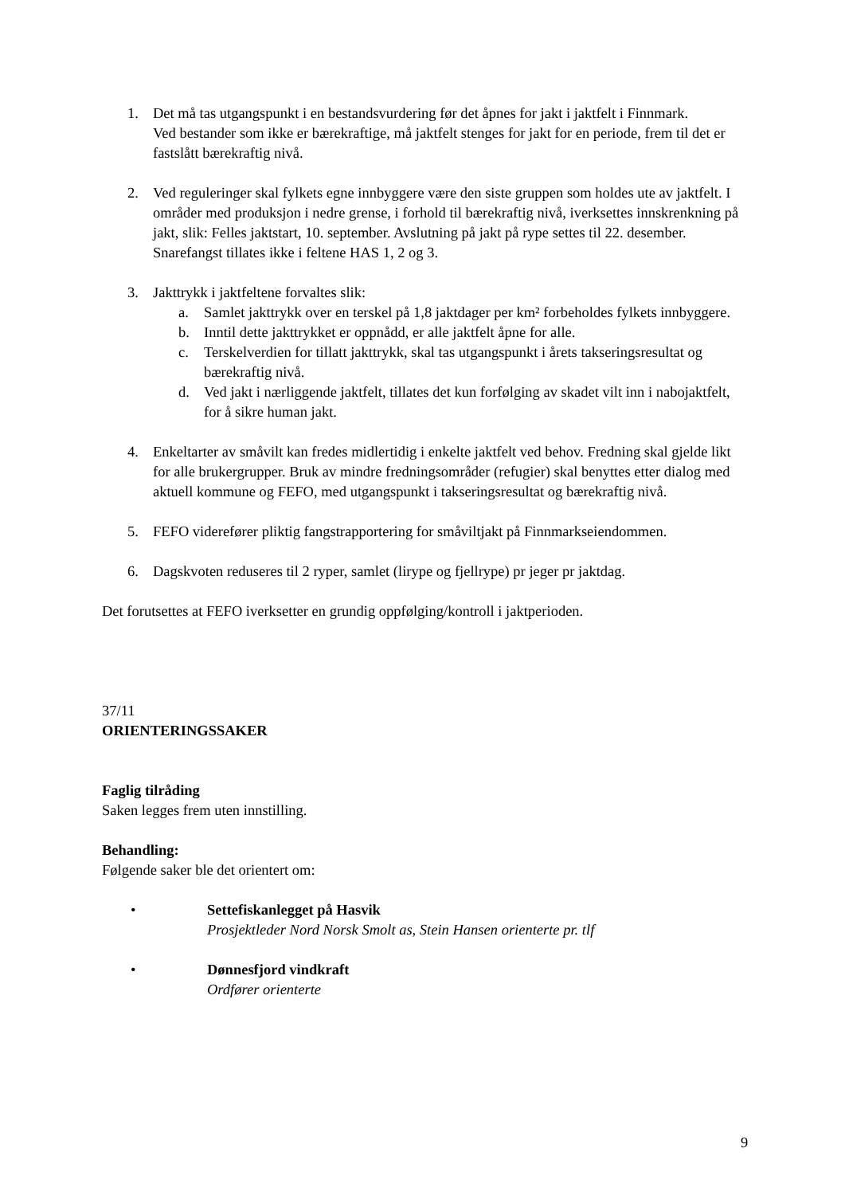1. Det må tas utgangspunkt i en bestandsvurdering før det åpnes for jakt i jaktfelt i Finnmark.
Ved bestander som ikke er bærekraftige, må jaktfelt stenges for jakt for en periode, frem til det er fastslått bærekraftig nivå.
2. Ved reguleringer skal fylkets egne innbyggere være den siste gruppen som holdes ute av jaktfelt. I områder med produksjon i nedre grense, i forhold til bærekraftig nivå, iverksettes innskrenkning på jakt, slik: Felles jaktstart, 10. september. Avslutning på jakt på rype settes til 22. desember. Snarefangst tillates ikke i feltene HAS 1, 2 og 3.
3. Jakttrykk i jaktfeltene forvaltes slik:
a. Samlet jakttrykk over en terskel på 1,8 jaktdager per km² forbeholdes fylkets innbyggere.
b. Inntil dette jakttrykket er oppnådd, er alle jaktfelt åpne for alle.
c. Terskelverdien for tillatt jakttrykk, skal tas utgangspunkt i årets takseringsresultat og bærekraftig nivå.
d. Ved jakt i nærliggende jaktfelt, tillates det kun forfølging av skadet vilt inn i nabojaktfelt, for å sikre human jakt.
4. Enkeltarter av småvilt kan fredes midlertidig i enkelte jaktfelt ved behov. Fredning skal gjelde likt for alle brukergrupper. Bruk av mindre fredningsområder (refugier) skal benyttes etter dialog med aktuell kommune og FEFO, med utgangspunkt i takseringsresultat og bærekraftig nivå.
5. FEFO viderefører pliktig fangstrapportering for småviltjakt på Finnmarkseiendommen.
6. Dagskvoten reduseres til 2 ryper, samlet (lirype og fjellrype) pr jeger pr jaktdag.
Det forutsettes at FEFO iverksetter en grundig oppfølging/kontroll i jaktperioden.
37/11
ORIENTERINGSSAKER
Faglig tilråding
Saken legges frem uten innstilling.
Behandling:
Følgende saker ble det orientert om:
• Settefiskanlegget på Hasvik
Prosjektleder Nord Norsk Smolt as, Stein Hansen orienterte pr. tlf
• Dønnesfjord vindkraft
Ordfører orienterte
9